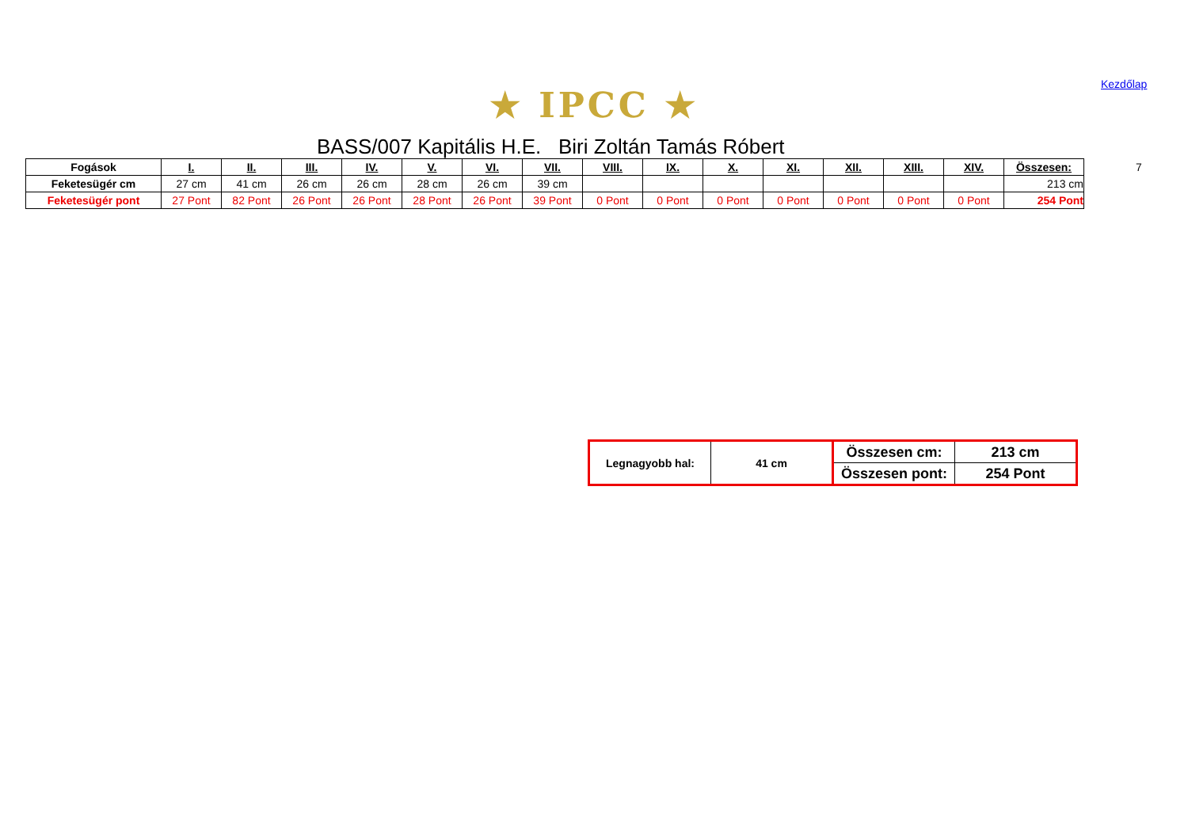★ IPCC ★
Kezdőlap
BASS/007 Kapitális H.E. Biri Zoltán Tamás Róbert
| Fogások | I. | II. | III. | IV. | V. | VI. | VII. | VIII. | IX. | X. | XI. | XII. | XIII. | XIV. | Összesen: |
| --- | --- | --- | --- | --- | --- | --- | --- | --- | --- | --- | --- | --- | --- | --- | --- |
| Feketesügér cm | 27 cm | 41 cm | 26 cm | 26 cm | 28 cm | 26 cm | 39 cm | | | | | | | | 213 cm |
| Feketesügér pont | 27 Pont | 82 Pont | 26 Pont | 26 Pont | 28 Pont | 26 Pont | 39 Pont | 0 Pont | 0 Pont | 0 Pont | 0 Pont | 0 Pont | 0 Pont | 0 Pont | 254 Pont |
7
| Legnagyobb hal: | 41 cm | Összesen cm: | 213 cm |
| | | Összesen pont: | 254 Pont |